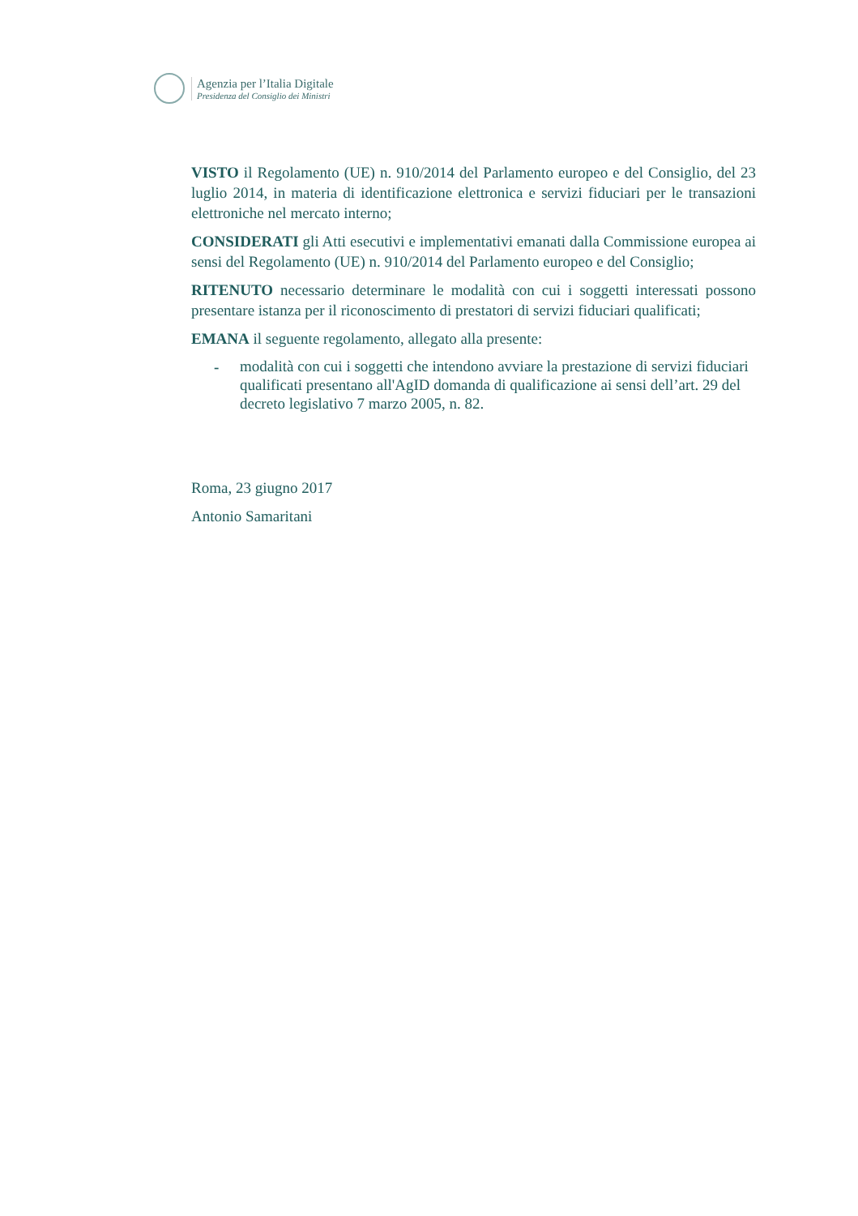Agenzia per l’Italia Digitale
Presidenza del Consiglio dei Ministri
VISTO il Regolamento (UE) n. 910/2014 del Parlamento europeo e del Consiglio, del 23 luglio 2014, in materia di identificazione elettronica e servizi fiduciari per le transazioni elettroniche nel mercato interno;
CONSIDERATI gli Atti esecutivi e implementativi emanati dalla Commissione europea ai sensi del Regolamento (UE) n. 910/2014 del Parlamento europeo e del Consiglio;
RITENUTO necessario determinare le modalità con cui i soggetti interessati possono presentare istanza per il riconoscimento di prestatori di servizi fiduciari qualificati;
EMANA il seguente regolamento, allegato alla presente:
- modalità con cui i soggetti che intendono avviare la prestazione di servizi fiduciari qualificati presentano all'AgID domanda di qualificazione ai sensi dell’art. 29 del decreto legislativo 7 marzo 2005, n. 82.
Roma, 23 giugno 2017
Antonio Samaritani